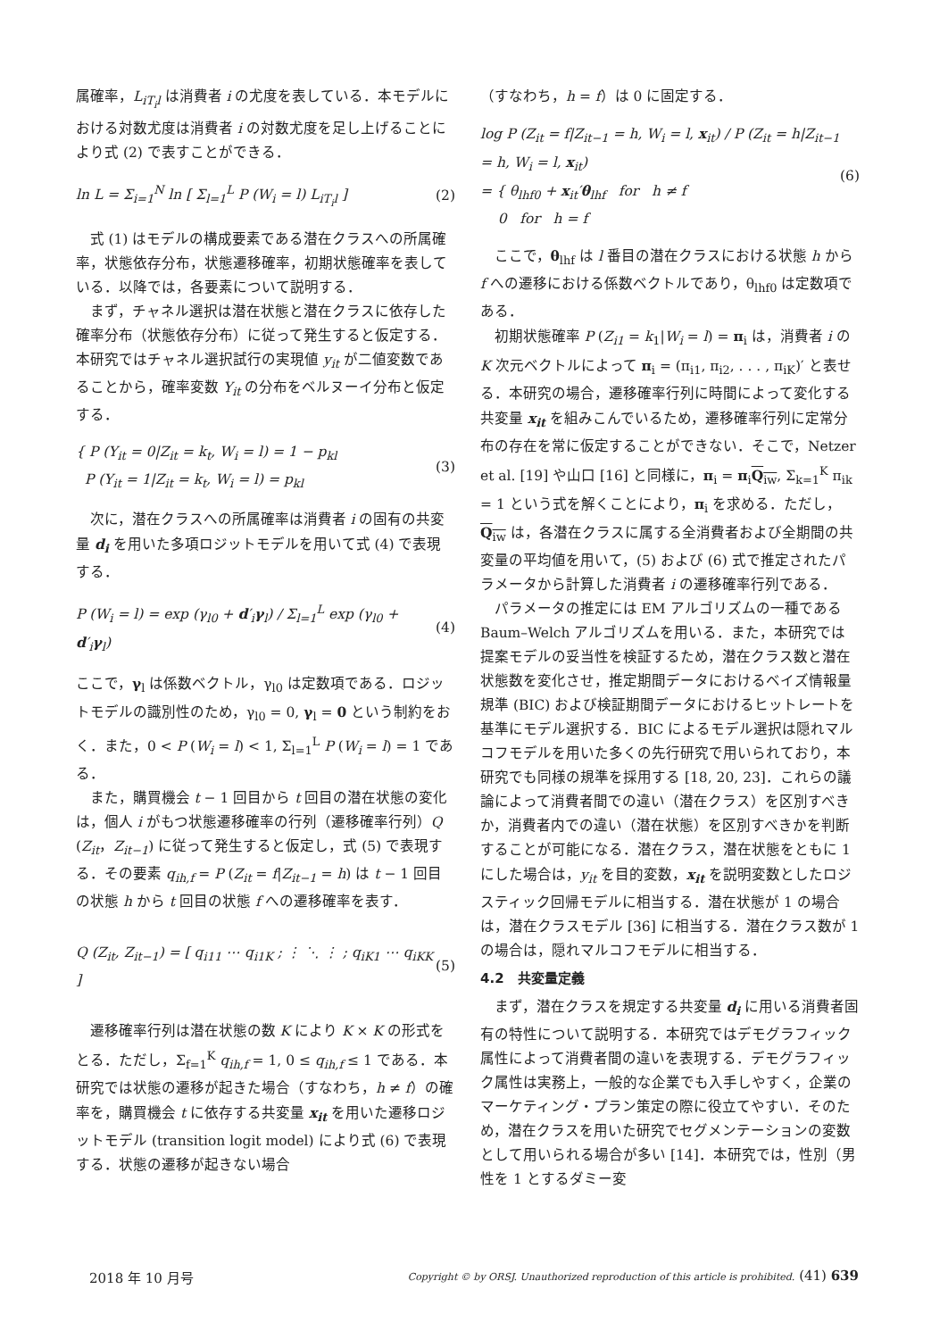属確率，L<sub>iT<sub>i</sub>l</sub> は消費者 i の尤度を表している．本モデルにおける対数尤度は消費者 i の対数尤度を足し上げることにより式 (2) で表すことができる．
ln L = Σ<sub>i=1</sub><sup>N</sup> ln [ Σ<sub>l=1</sub><sup>L</sup> P (W<sub>i</sub> = l) L<sub>iT<sub>i</sub>l</sub> ]
(2)
式 (1) はモデルの構成要素である潜在クラスへの所属確率，状態依存分布，状態遷移確率，初期状態確率を表している．以降では，各要素について説明する．
まず，チャネル選択は潜在状態と潜在クラスに依存した確率分布（状態依存分布）に従って発生すると仮定する．本研究ではチャネル選択試行の実現値 y<sub>it</sub> が二値変数であることから，確率変数 Y<sub>it</sub> の分布をベルヌーイ分布と仮定する．
{ P (Y<sub>it</sub> = 0|Z<sub>it</sub> = k<sub>t</sub>, W<sub>i</sub> = l) = 1 − p<sub>kl</sub>
P (Y<sub>it</sub> = 1|Z<sub>it</sub> = k<sub>t</sub>, W<sub>i</sub> = l) = p<sub>kl</sub>
(3)
次に，潜在クラスへの所属確率は消費者 i の固有の共変量 d<sub>i</sub> を用いた多項ロジットモデルを用いて式 (4) で表現する．
P (W<sub>i</sub> = l) = exp (γ<sub>l0</sub> + d′<sub>i</sub>γ<sub>l</sub>) / Σ<sub>l=1</sub><sup>L</sup> exp (γ<sub>l0</sub> + d′<sub>i</sub>γ<sub>l</sub>)
(4)
ここで，γ<sub>l</sub> は係数ベクトル，γ<sub>l0</sub> は定数項である．ロジットモデルの識別性のため，γ<sub>l0</sub> = 0, γ<sub>l</sub> = 0 という制約をおく．また，0 < P (W<sub>i</sub> = l) < 1, Σ<sub>l=1</sub><sup>L</sup> P (W<sub>i</sub> = l) = 1 である．
また，購買機会 t − 1 回目から t 回目の潜在状態の変化は，個人 i がもつ状態遷移確率の行列（遷移確率行列）Q (Z<sub>it</sub>，Z<sub>it−1</sub>) に従って発生すると仮定し，式 (5) で表現する．その要素 q<sub>ih,f</sub> = P (Z<sub>it</sub> = f|Z<sub>it−1</sub> = h) は t − 1 回目の状態 h から t 回目の状態 f への遷移確率を表す．
Q (Z<sub>it</sub>, Z<sub>it−1</sub>) = [ q<sub>i11</sub> ⋯ q<sub>i1K</sub> ; ⋮ ⋱ ⋮ ; q<sub>iK1</sub> ⋯ q<sub>iKK</sub> ]
(5)
遷移確率行列は潜在状態の数 K により K × K の形式をとる．ただし，Σ<sub>f=1</sub><sup>K</sup> q<sub>ih,f</sub> = 1, 0 ≤ q<sub>ih,f</sub> ≤ 1 である．本研究では状態の遷移が起きた場合（すなわち，h ≠ f）の確率を，購買機会 t に依存する共変量 x<sub>it</sub> を用いた遷移ロジットモデル (transition logit model) により式 (6) で表現する．状態の遷移が起きない場合
（すなわち，h = f）は 0 に固定する．
log P (Z<sub>it</sub> = f|Z<sub>it−1</sub> = h, W<sub>i</sub> = l, x<sub>it</sub>) / P (Z<sub>it</sub> = h|Z<sub>it−1</sub> = h, W<sub>i</sub> = l, x<sub>it</sub>)
= { θ<sub>lhf0</sub> + x<sub>it</sub>′θ<sub>lhf</sub> for h ≠ f
0 for h = f
(6)
ここで，θ<sub>lhf</sub> は l 番目の潜在クラスにおける状態 h から f への遷移における係数ベクトルであり，θ<sub>lhf0</sub> は定数項である．
初期状態確率 P (Z<sub>i1</sub> = k<sub>1</sub>|W<sub>i</sub> = l) = π<sub>i</sub> は，消費者 i の K 次元ベクトルによって π<sub>i</sub> = (π<sub>i1</sub>, π<sub>i2</sub>, . . . , π<sub>iK</sub>)′ と表せる．本研究の場合，遷移確率行列に時間によって変化する共変量 x<sub>it</sub> を組みこんでいるため，遷移確率行列に定常分布の存在を常に仮定することができない．そこで，Netzer et al. [19] や山口 [16] と同様に，π<sub>i</sub> = π<sub>i</sub>Q<sub>iw</sub>, Σ<sub>k=1</sub><sup>K</sup> π<sub>ik</sub> = 1 という式を解くことにより，π<sub>i</sub> を求める．ただし，Q<sub>iw</sub> は，各潜在クラスに属する全消費者および全期間の共変量の平均値を用いて，(5) および (6) 式で推定されたパラメータから計算した消費者 i の遷移確率行列である．
パラメータの推定には EM アルゴリズムの一種である Baum–Welch アルゴリズムを用いる．また，本研究では提案モデルの妥当性を検証するため，潜在クラス数と潜在状態数を変化させ，推定期間データにおけるベイズ情報量規準 (BIC) および検証期間データにおけるヒットレートを基準にモデル選択する．BIC によるモデル選択は隠れマルコフモデルを用いた多くの先行研究で用いられており，本研究でも同様の規準を採用する [18, 20, 23]．これらの議論によって消費者間での違い（潜在クラス）を区別すべきか，消費者内での違い（潜在状態）を区別すべきかを判断することが可能になる．潜在クラス，潜在状態をともに 1 にした場合は，y<sub>it</sub> を目的変数，x<sub>it</sub> を説明変数としたロジスティック回帰モデルに相当する．潜在状態が 1 の場合は，潜在クラスモデル [36] に相当する．潜在クラス数が 1 の場合は，隠れマルコフモデルに相当する．
4.2　共変量定義
まず，潜在クラスを規定する共変量 d<sub>i</sub> に用いる消費者固有の特性について説明する．本研究ではデモグラフィック属性によって消費者間の違いを表現する．デモグラフィック属性は実務上，一般的な企業でも入手しやすく，企業のマーケティング・プラン策定の際に役立てやすい．そのため，潜在クラスを用いた研究でセグメンテーションの変数として用いられる場合が多い [14]．本研究では，性別（男性を 1 とするダミー変
2018 年 10 月号 Copyright © by ORSJ. Unauthorized reproduction of this article is prohibited. (41) 639